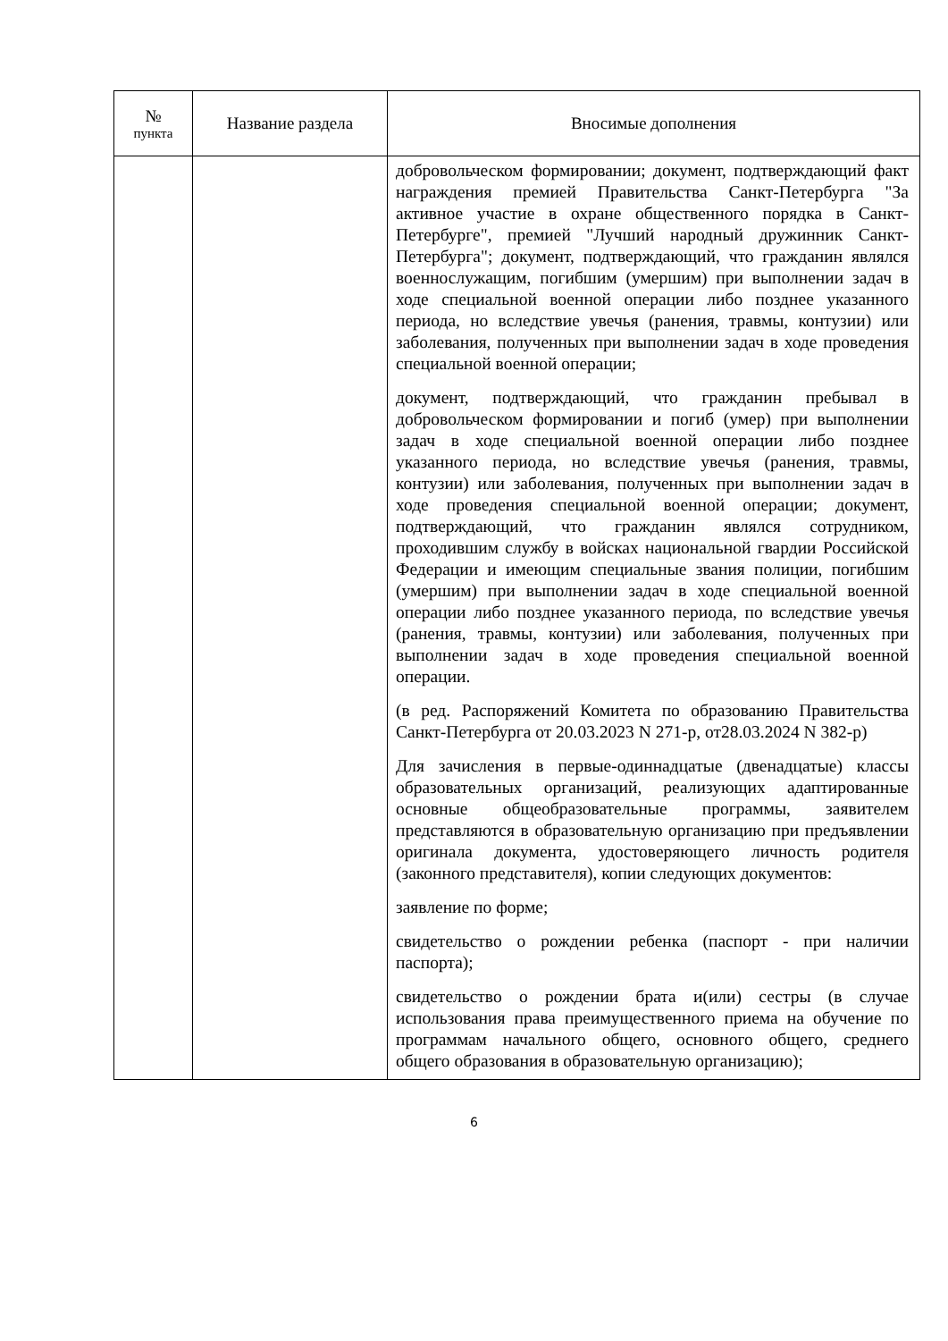| № пункта | Название раздела | Вносимые дополнения |
| --- | --- | --- |
| | | добровольческом формировании; документ, подтверждающий факт награждения премией Правительства Санкт-Петербурга "За активное участие в охране общественного порядка в Санкт-Петербурге", премией "Лучший народный дружинник Санкт-Петербурга"; документ, подтверждающий, что гражданин являлся военнослужащим, погибшим (умершим) при выполнении задач в ходе специальной военной операции либо позднее указанного периода, но вследствие увечья (ранения, травмы, контузии) или заболевания, полученных при выполнении задач в ходе проведения специальной военной операции; документ, подтверждающий, что гражданин пребывал в добровольческом формировании и погиб (умер) при выполнении задач в ходе специальной военной операции либо позднее указанного периода, но вследствие увечья (ранения, травмы, контузии) или заболевания, полученных при выполнении задач в ходе проведения специальной военной операции; документ, подтверждающий, что гражданин являлся сотрудником, проходившим службу в войсках национальной гвардии Российской Федерации и имеющим специальные звания полиции, погибшим (умершим) при выполнении задач в ходе специальной военной операции либо позднее указанного периода, по вследствие увечья (ранения, травмы, контузии) или заболевания, полученных при выполнении задач в ходе проведения специальной военной операции. (в ред. Распоряжений Комитета по образованию Правительства Санкт-Петербурга от 20.03.2023 N 271-р, от28.03.2024 N 382-р) Для зачисления в первые-одиннадцатые (двенадцатые) классы образовательных организаций, реализующих адаптированные основные общеобразовательные программы, заявителем представляются в образовательную организацию при предъявлении оригинала документа, удостоверяющего личность родителя (законного представителя), копии следующих документов: заявление по форме; свидетельство о рождении ребенка (паспорт - при наличии паспорта); свидетельство о рождении брата и(или) сестры (в случае использования права преимущественного приема на обучение по программам начального общего, основного общего, среднего общего образования в образовательную организацию); |
6